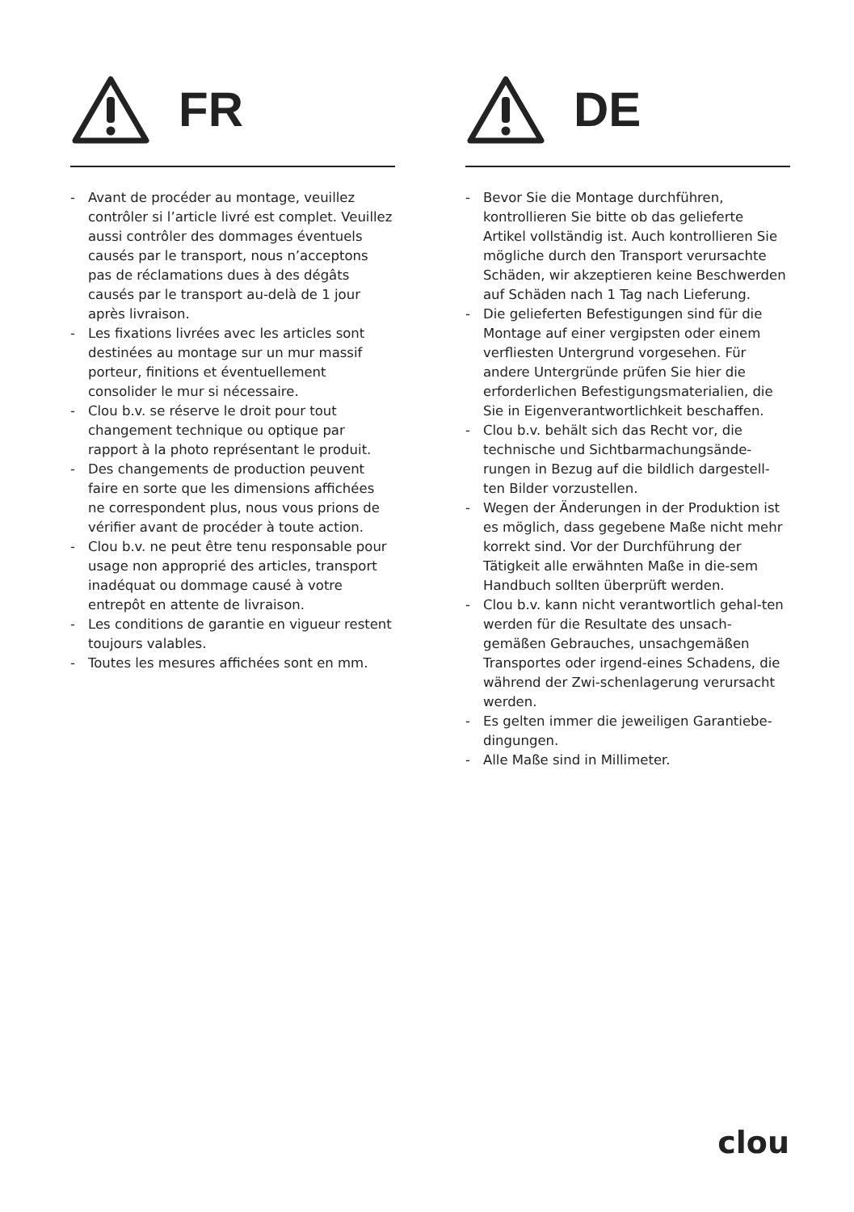FR
- Avant de procéder au montage, veuillez contrôler si l’article livré est complet. Veuillez aussi contrôler des dommages éventuels causés par le transport, nous n’acceptons pas de réclamations dues à des dégâts causés par le transport au-delà de 1 jour après livraison.
- Les fixations livrées avec les articles sont destinées au montage sur un mur massif porteur, finitions et éventuellement consolider le mur si nécessaire.
- Clou b.v. se réserve le droit pour tout changement technique ou optique par rapport à la photo représentant le produit.
- Des changements de production peuvent faire en sorte que les dimensions affichées ne correspondent plus, nous vous prions de vérifier avant de procéder à toute action.
- Clou b.v. ne peut être tenu responsable pour usage non approprié des articles, transport inadéquat ou dommage causé à votre entrepôt en attente de livraison.
- Les conditions de garantie en vigueur restent toujours valables.
- Toutes les mesures affichées sont en mm.
DE
- Bevor Sie die Montage durchführen, kontrollieren Sie bitte ob das gelieferte Artikel vollständig ist. Auch kontrollieren Sie mögliche durch den Transport verursachte Schäden, wir akzeptieren keine Beschwerden auf Schäden nach 1 Tag nach Lieferung.
- Die gelieferten Befestigungen sind für die Montage auf einer vergipsten oder einem verfliesten Untergrund vorgesehen. Für andere Untergründe prüfen Sie hier die erforderlichen Befestigungsmaterialien, die Sie in Eigenverantwortlichkeit beschaffen.
- Clou b.v. behält sich das Recht vor, die technische und Sichtbarmachungsände-rungen in Bezug auf die bildlich dargestell-ten Bilder vorzustellen.
- Wegen der Änderungen in der Produktion ist es möglich, dass gegebene Maße nicht mehr korrekt sind. Vor der Durchführung der Tätigkeit alle erwähnten Maße in die-sem Handbuch sollten überprüft werden.
- Clou b.v. kann nicht verantwortlich gehal-ten werden für die Resultate des unsach-gemäßen Gebrauches, unsachgemäßen Transportes oder irgend-eines Schadens, die während der Zwi-schenlagerung verursacht werden.
- Es gelten immer die jeweiligen Garantiebe-dingungen.
- Alle Maße sind in Millimeter.
clou